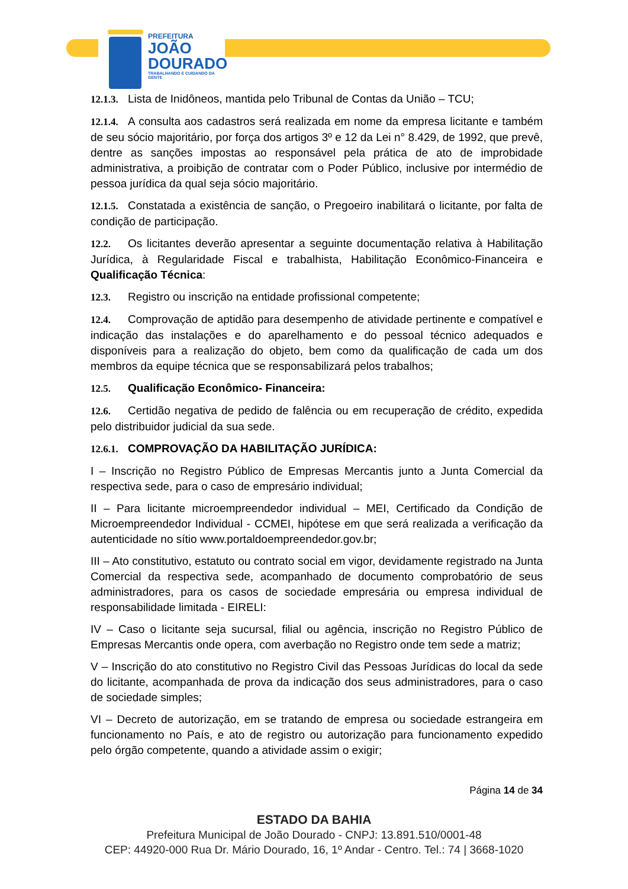PREFEITURA
JOÃO
DOURADO
TRABALHANDO E CUIDANDO DA GENTE
12.1.3. Lista de Inidôneos, mantida pelo Tribunal de Contas da União – TCU;
12.1.4. A consulta aos cadastros será realizada em nome da empresa licitante e também de seu sócio majoritário, por força dos artigos 3º e 12 da Lei n° 8.429, de 1992, que prevê, dentre as sanções impostas ao responsável pela prática de ato de improbidade administrativa, a proibição de contratar com o Poder Público, inclusive por intermédio de pessoa jurídica da qual seja sócio majoritário.
12.1.5. Constatada a existência de sanção, o Pregoeiro inabilitará o licitante, por falta de condição de participação.
12.2. Os licitantes deverão apresentar a seguinte documentação relativa à Habilitação Jurídica, à Regularidade Fiscal e trabalhista, Habilitação Econômico-Financeira e Qualificação Técnica:
12.3. Registro ou inscrição na entidade profissional competente;
12.4. Comprovação de aptidão para desempenho de atividade pertinente e compatível e indicação das instalações e do aparelhamento e do pessoal técnico adequados e disponíveis para a realização do objeto, bem como da qualificação de cada um dos membros da equipe técnica que se responsabilizará pelos trabalhos;
12.5. Qualificação Econômico- Financeira:
12.6. Certidão negativa de pedido de falência ou em recuperação de crédito, expedida pelo distribuidor judicial da sua sede.
12.6.1. COMPROVAÇÃO DA HABILITAÇÃO JURÍDICA:
I – Inscrição no Registro Público de Empresas Mercantis junto a Junta Comercial da respectiva sede, para o caso de empresário individual;
II – Para licitante microempreendedor individual – MEI, Certificado da Condição de Microempreendedor Individual - CCMEI, hipótese em que será realizada a verificação da autenticidade no sítio www.portaldoempreendedor.gov.br;
III – Ato constitutivo, estatuto ou contrato social em vigor, devidamente registrado na Junta Comercial da respectiva sede, acompanhado de documento comprobatório de seus administradores, para os casos de sociedade empresária ou empresa individual de responsabilidade limitada - EIRELI:
IV – Caso o licitante seja sucursal, filial ou agência, inscrição no Registro Público de Empresas Mercantis onde opera, com averbação no Registro onde tem sede a matriz;
V – Inscrição do ato constitutivo no Registro Civil das Pessoas Jurídicas do local da sede do licitante, acompanhada de prova da indicação dos seus administradores, para o caso de sociedade simples;
VI – Decreto de autorização, em se tratando de empresa ou sociedade estrangeira em funcionamento no País, e ato de registro ou autorização para funcionamento expedido pelo órgão competente, quando a atividade assim o exigir;
Página 14 de 34
ESTADO DA BAHIA
Prefeitura Municipal de João Dourado - CNPJ: 13.891.510/0001-48
CEP: 44920-000 Rua Dr. Mário Dourado, 16, 1º Andar - Centro. Tel.: 74 | 3668-1020